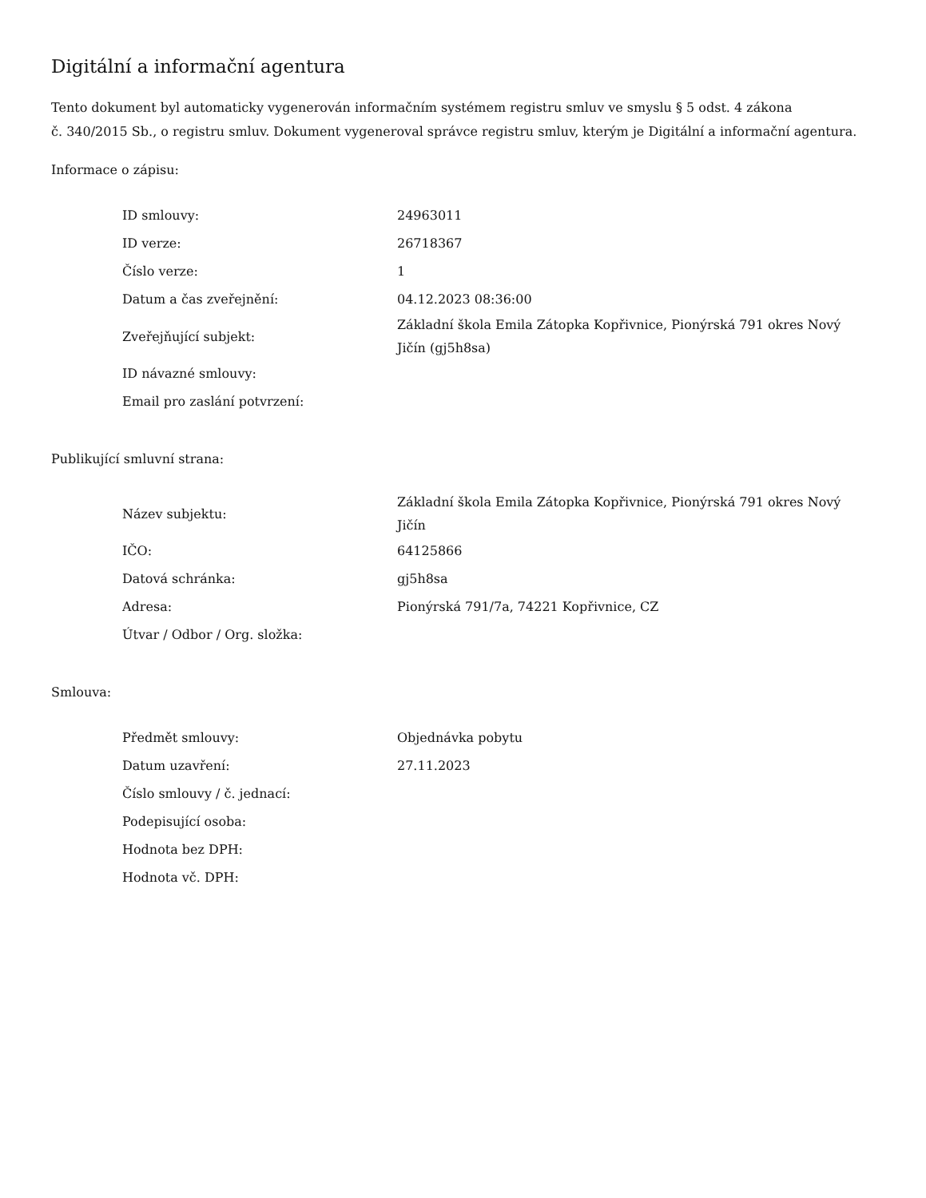Digitální a informační agentura
Tento dokument byl automaticky vygenerován informačním systémem registru smluv ve smyslu § 5 odst. 4 zákona
č. 340/2015 Sb., o registru smluv. Dokument vygeneroval správce registru smluv, kterým je Digitální a informační agentura.
Informace o zápisu:
| ID smlouvy: | 24963011 |
| ID verze: | 26718367 |
| Číslo verze: | 1 |
| Datum a čas zveřejnění: | 04.12.2023 08:36:00 |
| Zveřejňující subjekt: | Základní škola Emila Zátopka Kopřivnice, Pionýrská 791 okres Nový Jičín (gj5h8sa) |
| ID návazné smlouvy: | |
| Email pro zaslání potvrzení: | |
Publikující smluvní strana:
| Název subjektu: | Základní škola Emila Zátopka Kopřivnice, Pionýrská 791 okres Nový Jičín |
| IČO: | 64125866 |
| Datová schránka: | gj5h8sa |
| Adresa: | Pionýrská 791/7a, 74221 Kopřivnice, CZ |
| Útvar / Odbor / Org. složka: | |
Smlouva:
| Předmět smlouvy: | Objednávka pobytu |
| Datum uzavření: | 27.11.2023 |
| Číslo smlouvy / č. jednací: | |
| Podepisující osoba: | |
| Hodnota bez DPH: | |
| Hodnota vč. DPH: | |